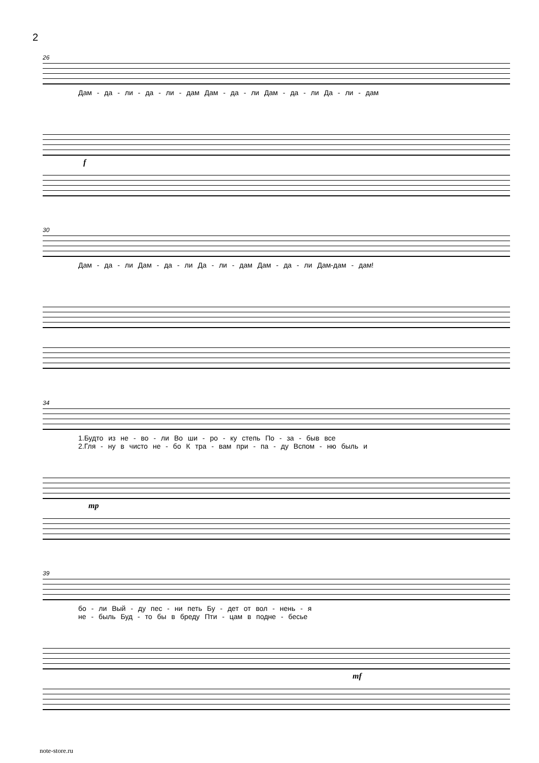2
26
Дам - да - ли - да - ли - дам Дам - да - ли Дам - да - ли Да - ли - дам
f
30
Дам - да - ли Дам - да - ли Да - ли - дам Дам - да - ли Дам-дам - дам!
34
1.Будто из не - во - ли Во ши - ро - ку степь По - за - быв все
2.Гля - ну в чисто не - бо К тра - вам при - па - ду Вспом - ню быль и
mp
39
бо - ли Вый - ду пес - ни петь Бу - дет от вол - нень - я
не - быль Буд - то бы в бреду Пти - цам в подне - бесье
mf
note-store.ru